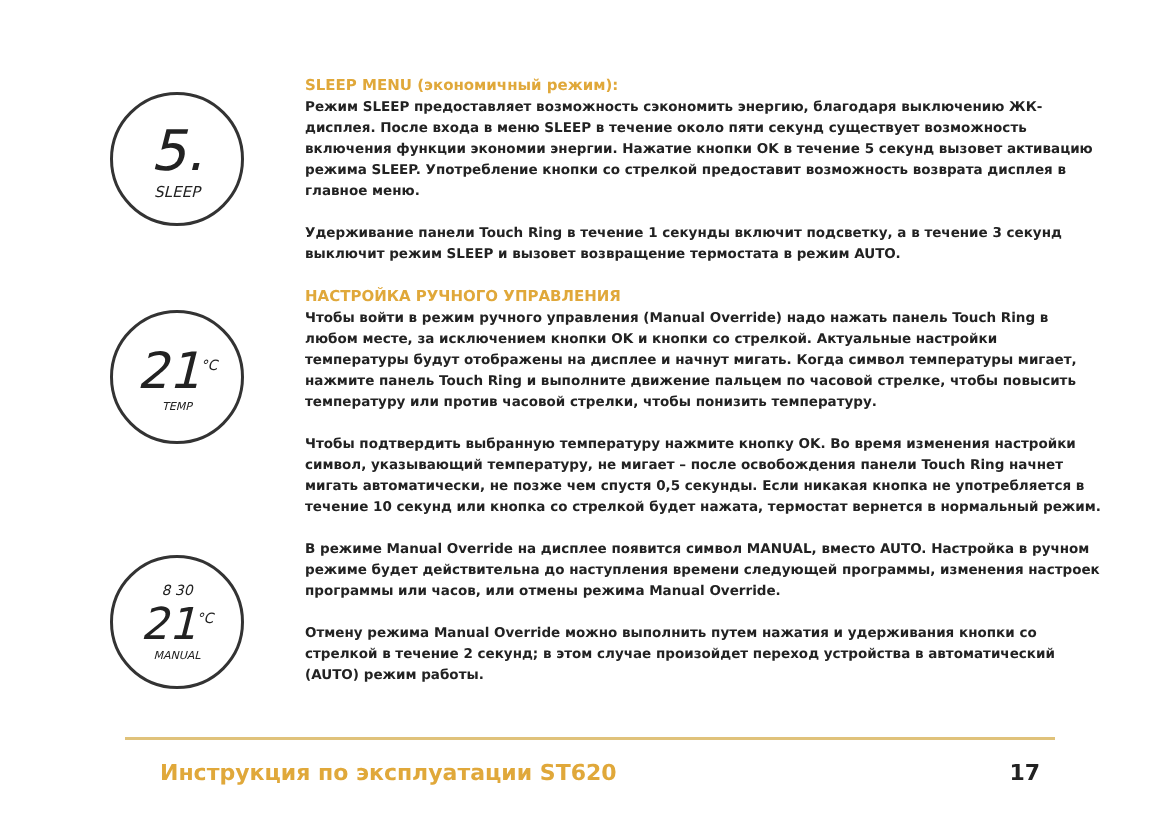5.
SLEEP
21<sup>°C</sup>
TEMP
8 30
21<sup>°C</sup>
MANUAL
SLEEP MENU (экономичный режим):
Режим SLEEP предоставляет возможность сэкономить энергию, благодаря выключению ЖК-дисплея. После входа в меню SLEEP в течение около пяти секунд существует возможность включения функции экономии энергии. Нажатие кнопки OK в течение 5 секунд вызовет активацию режима SLEEP. Употребление кнопки со стрелкой предоставит возможность возврата дисплея в главное меню.
Удерживание панели Touch Ring в течение 1 секунды включит подсветку, а в течение 3 секунд выключит режим SLEEP и вызовет возвращение термостата в режим AUTO.
НАСТРОЙКА РУЧНОГО УПРАВЛЕНИЯ
Чтобы войти в режим ручного управления (Manual Override) надо нажать панель Touch Ring в любом месте, за исключением кнопки OK и кнопки со стрелкой. Актуальные настройки температуры будут отображены на дисплее и начнут мигать. Когда символ температуры мигает, нажмите панель Touch Ring и выполните движение пальцем по часовой стрелке, чтобы повысить температуру или против часовой стрелки, чтобы понизить температуру.
Чтобы подтвердить выбранную температуру нажмите кнопку OK. Во время изменения настройки символ, указывающий температуру, не мигает – после освобождения панели Touch Ring начнет мигать автоматически, не позже чем спустя 0,5 секунды. Если никакая кнопка не употребляется в течение 10 секунд или кнопка со стрелкой будет нажата, термостат вернется в нормальный режим.
В режиме Manual Override на дисплее появится символ MANUAL, вместо AUTO. Настройка в ручном режиме будет действительна до наступления времени следующей программы, изменения настроек программы или часов, или отмены режима Manual Override.
Отмену режима Manual Override можно выполнить путем нажатия и удерживания кнопки со стрелкой в течение 2 секунд; в этом случае произойдет переход устройства в автоматический (AUTO) режим работы.
Инструкция по эксплуатации ST620 17